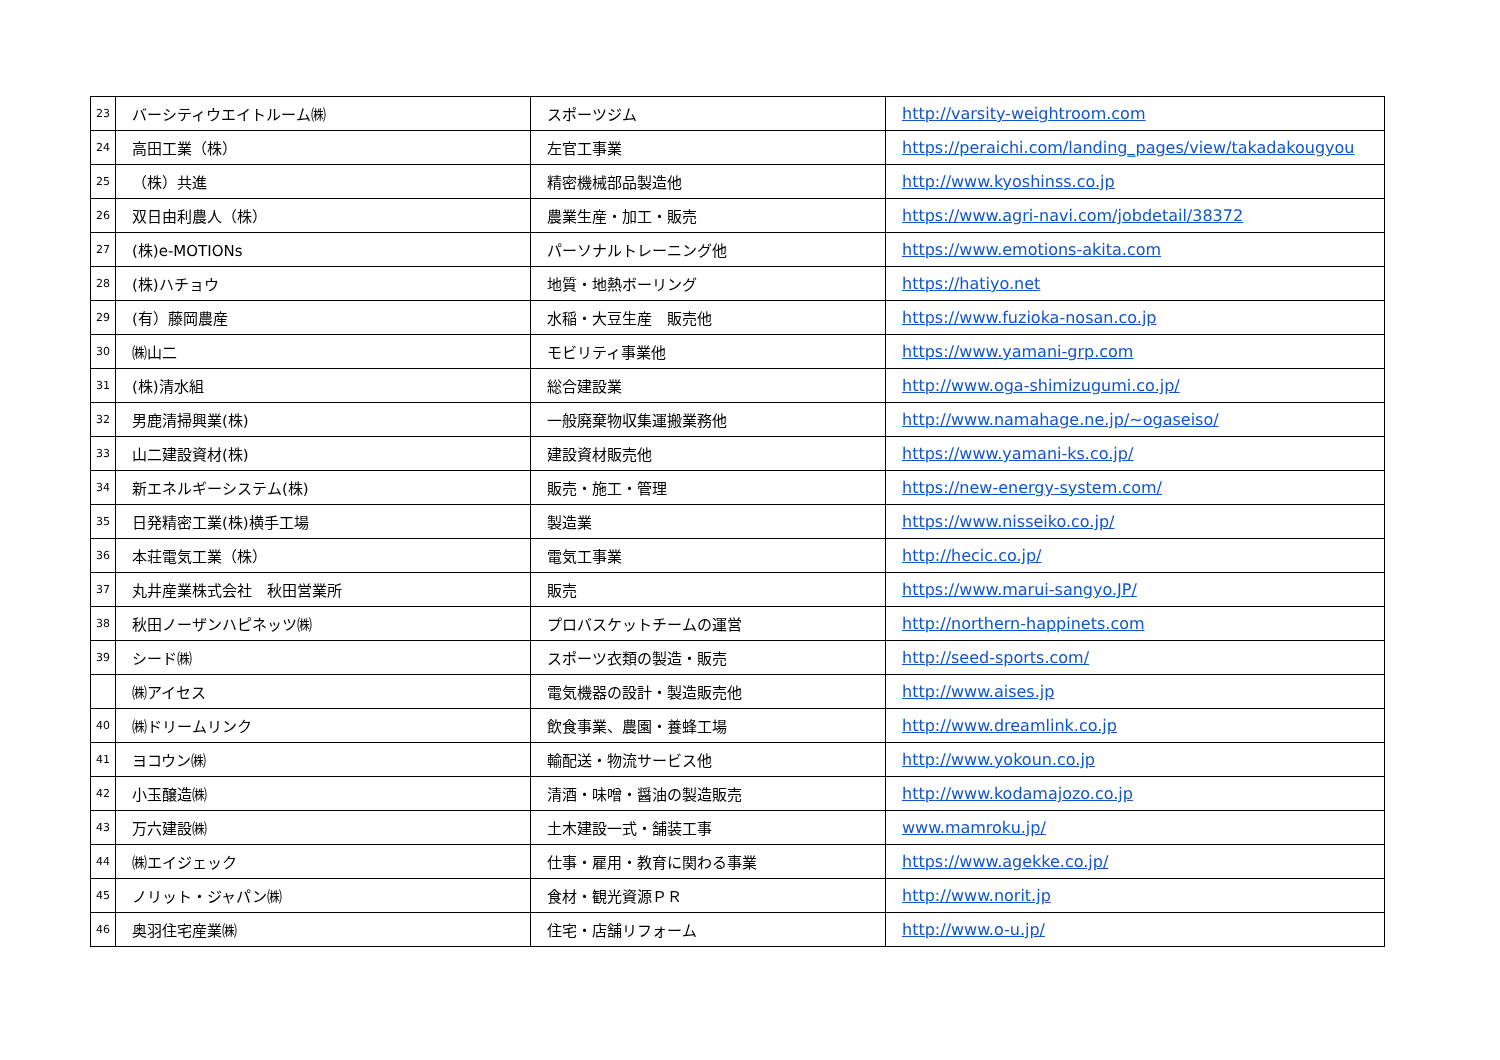| 23 | バーシティウエイトルーム㈱ | スポーツジム | http://varsity-weightroom.com |
| 24 | 高田工業（株） | 左官工事業 | https://peraichi.com/landing_pages/view/takadakougyou |
| 25 | （株）共進 | 精密機械部品製造他 | http://www.kyoshinss.co.jp |
| 26 | 双日由利農人（株） | 農業生産・加工・販売 | https://www.agri-navi.com/jobdetail/38372 |
| 27 | (株)e-MOTIONs | パーソナルトレーニング他 | https://www.emotions-akita.com |
| 28 | (株)ハチョウ | 地質・地熱ボーリング | https://hatiyo.net |
| 29 | (有）藤岡農産 | 水稲・大豆生産 販売他 | https://www.fuzioka-nosan.co.jp |
| 30 | ㈱山二 | モビリティ事業他 | https://www.yamani-grp.com |
| 31 | (株)清水組 | 総合建設業 | http://www.oga-shimizugumi.co.jp/ |
| 32 | 男鹿清掃興業(株) | 一般廃棄物収集運搬業務他 | http://www.namahage.ne.jp/~ogaseiso/ |
| 33 | 山二建設資材(株) | 建設資材販売他 | https://www.yamani-ks.co.jp/ |
| 34 | 新エネルギーシステム(株) | 販売・施工・管理 | https://new-energy-system.com/ |
| 35 | 日発精密工業(株)横手工場 | 製造業 | https://www.nisseiko.co.jp/ |
| 36 | 本荘電気工業（株） | 電気工事業 | http://hecic.co.jp/ |
| 37 | 丸井産業株式会社 秋田営業所 | 販売 | https://www.marui-sangyo.JP/ |
| 38 | 秋田ノーザンハピネッツ㈱ | プロバスケットチームの運営 | http://northern-happinets.com |
| 39 | シード㈱ | スポーツ衣類の製造・販売 | http://seed-sports.com/ |
| | ㈱アイセス | 電気機器の設計・製造販売他 | http://www.aises.jp |
| 40 | ㈱ドリームリンク | 飲食事業、農園・養蜂工場 | http://www.dreamlink.co.jp |
| 41 | ヨコウン㈱ | 輸配送・物流サービス他 | http://www.yokoun.co.jp |
| 42 | 小玉醸造㈱ | 清酒・味噌・醤油の製造販売 | http://www.kodamajozo.co.jp |
| 43 | 万六建設㈱ | 土木建設一式・舗装工事 | www.mamroku.jp/ |
| 44 | ㈱エイジェック | 仕事・雇用・教育に関わる事業 | https://www.agekke.co.jp/ |
| 45 | ノリット・ジャパン㈱ | 食材・観光資源ＰＲ | http://www.norit.jp |
| 46 | 奥羽住宅産業㈱ | 住宅・店舗リフォーム | http://www.o-u.jp/ |